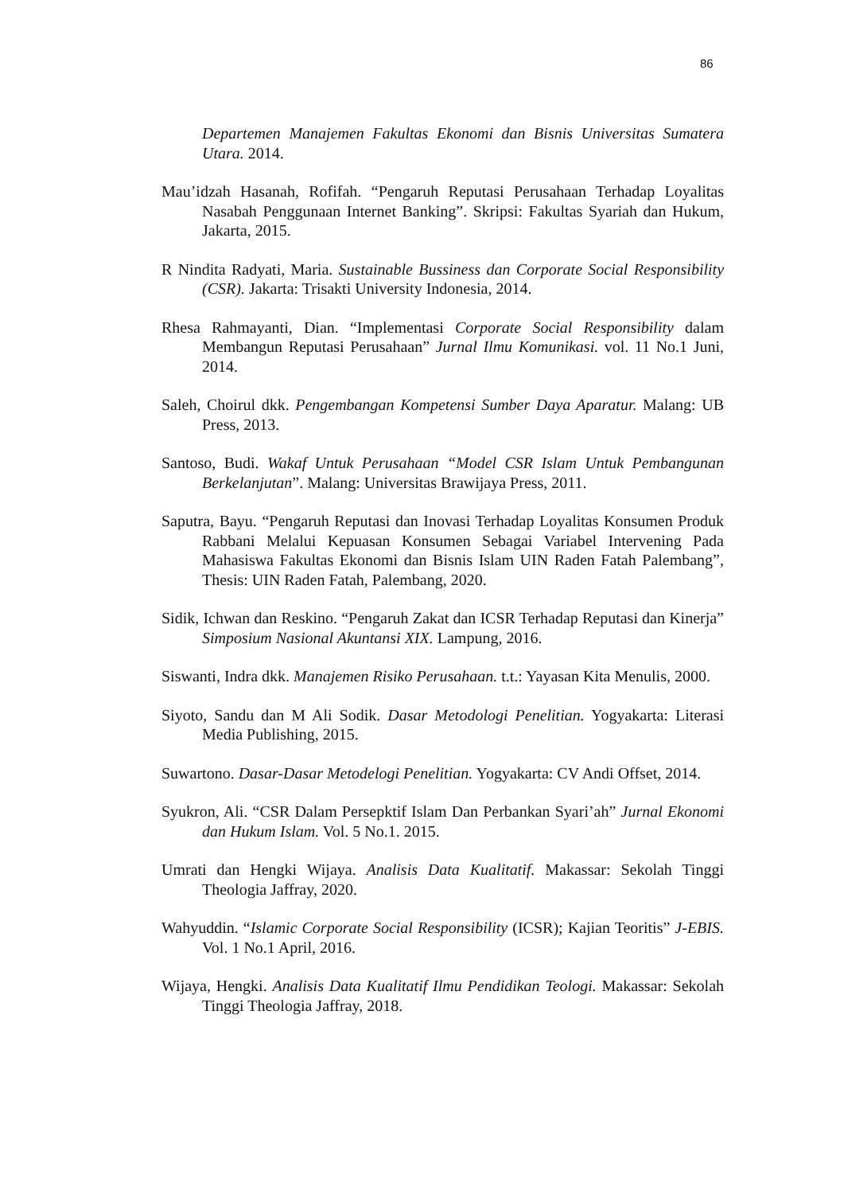86
Departemen Manajemen Fakultas Ekonomi dan Bisnis Universitas Sumatera Utara. 2014.
Mau’idzah Hasanah, Rofifah. “Pengaruh Reputasi Perusahaan Terhadap Loyalitas Nasabah Penggunaan Internet Banking”. Skripsi: Fakultas Syariah dan Hukum, Jakarta, 2015.
R Nindita Radyati, Maria. Sustainable Bussiness dan Corporate Social Responsibility (CSR). Jakarta: Trisakti University Indonesia, 2014.
Rhesa Rahmayanti, Dian. “Implementasi Corporate Social Responsibility dalam Membangun Reputasi Perusahaan” Jurnal Ilmu Komunikasi. vol. 11 No.1 Juni, 2014.
Saleh, Choirul dkk. Pengembangan Kompetensi Sumber Daya Aparatur. Malang: UB Press, 2013.
Santoso, Budi. Wakaf Untuk Perusahaan “Model CSR Islam Untuk Pembangunan Berkelanjutan”. Malang: Universitas Brawijaya Press, 2011.
Saputra, Bayu. “Pengaruh Reputasi dan Inovasi Terhadap Loyalitas Konsumen Produk Rabbani Melalui Kepuasan Konsumen Sebagai Variabel Intervening Pada Mahasiswa Fakultas Ekonomi dan Bisnis Islam UIN Raden Fatah Palembang”, Thesis: UIN Raden Fatah, Palembang, 2020.
Sidik, Ichwan dan Reskino. “Pengaruh Zakat dan ICSR Terhadap Reputasi dan Kinerja” Simposium Nasional Akuntansi XIX. Lampung, 2016.
Siswanti, Indra dkk. Manajemen Risiko Perusahaan. t.t.: Yayasan Kita Menulis, 2000.
Siyoto, Sandu dan M Ali Sodik. Dasar Metodologi Penelitian. Yogyakarta: Literasi Media Publishing, 2015.
Suwartono. Dasar-Dasar Metodelogi Penelitian. Yogyakarta: CV Andi Offset, 2014.
Syukron, Ali. “CSR Dalam Persepktif Islam Dan Perbankan Syari’ah” Jurnal Ekonomi dan Hukum Islam. Vol. 5 No.1. 2015.
Umrati dan Hengki Wijaya. Analisis Data Kualitatif. Makassar: Sekolah Tinggi Theologia Jaffray, 2020.
Wahyuddin. “Islamic Corporate Social Responsibility (ICSR); Kajian Teoritis” J-EBIS. Vol. 1 No.1 April, 2016.
Wijaya, Hengki. Analisis Data Kualitatif Ilmu Pendidikan Teologi. Makassar: Sekolah Tinggi Theologia Jaffray, 2018.